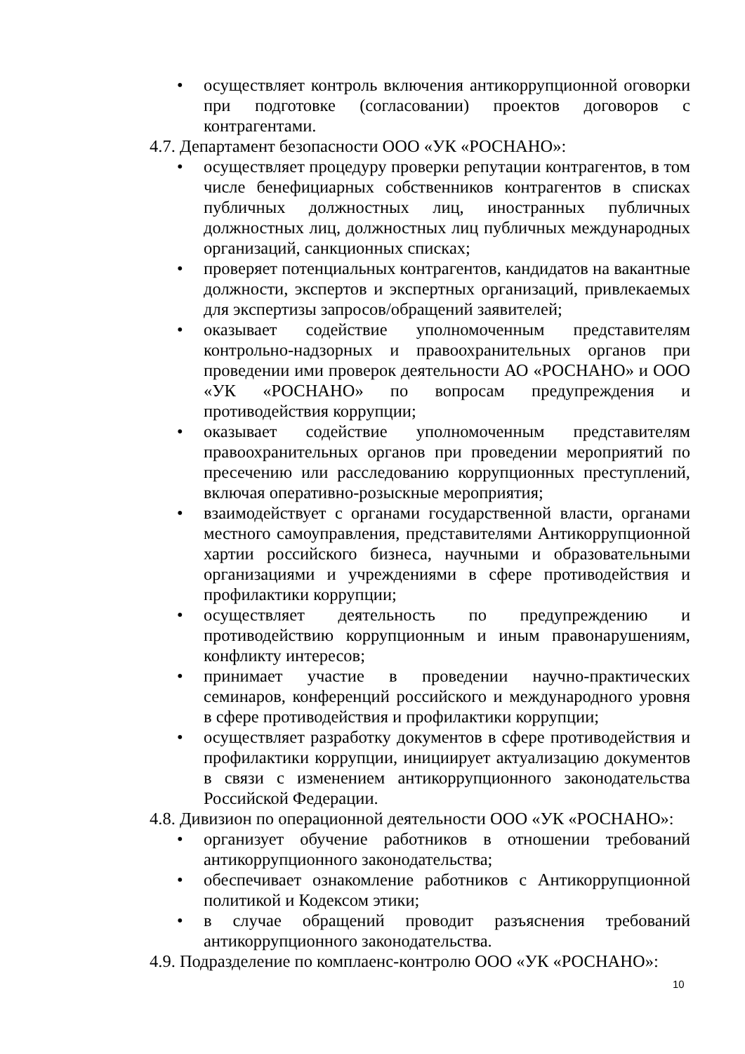• осуществляет контроль включения антикоррупционной оговорки при подготовке (согласовании) проектов договоров с контрагентами.
4.7. Департамент безопасности ООО «УК «РОСНАНО»:
• осуществляет процедуру проверки репутации контрагентов, в том числе бенефициарных собственников контрагентов в списках публичных должностных лиц, иностранных публичных должностных лиц, должностных лиц публичных международных организаций, санкционных списках;
• проверяет потенциальных контрагентов, кандидатов на вакантные должности, экспертов и экспертных организаций, привлекаемых для экспертизы запросов/обращений заявителей;
• оказывает содействие уполномоченным представителям контрольно-надзорных и правоохранительных органов при проведении ими проверок деятельности АО «РОСНАНО» и ООО «УК «РОСНАНО» по вопросам предупреждения и противодействия коррупции;
• оказывает содействие уполномоченным представителям правоохранительных органов при проведении мероприятий по пресечению или расследованию коррупционных преступлений, включая оперативно-розыскные мероприятия;
• взаимодействует с органами государственной власти, органами местного самоуправления, представителями Антикоррупционной хартии российского бизнеса, научными и образовательными организациями и учреждениями в сфере противодействия и профилактики коррупции;
• осуществляет деятельность по предупреждению и противодействию коррупционным и иным правонарушениям, конфликту интересов;
• принимает участие в проведении научно-практических семинаров, конференций российского и международного уровня в сфере противодействия и профилактики коррупции;
• осуществляет разработку документов в сфере противодействия и профилактики коррупции, инициирует актуализацию документов в связи с изменением антикоррупционного законодательства Российской Федерации.
4.8. Дивизион по операционной деятельности ООО «УК «РОСНАНО»:
• организует обучение работников в отношении требований антикоррупционного законодательства;
• обеспечивает ознакомление работников с Антикоррупционной политикой и Кодексом этики;
• в случае обращений проводит разъяснения требований антикоррупционного законодательства.
4.9. Подразделение по комплаенс-контролю ООО «УК «РОСНАНО»:
10